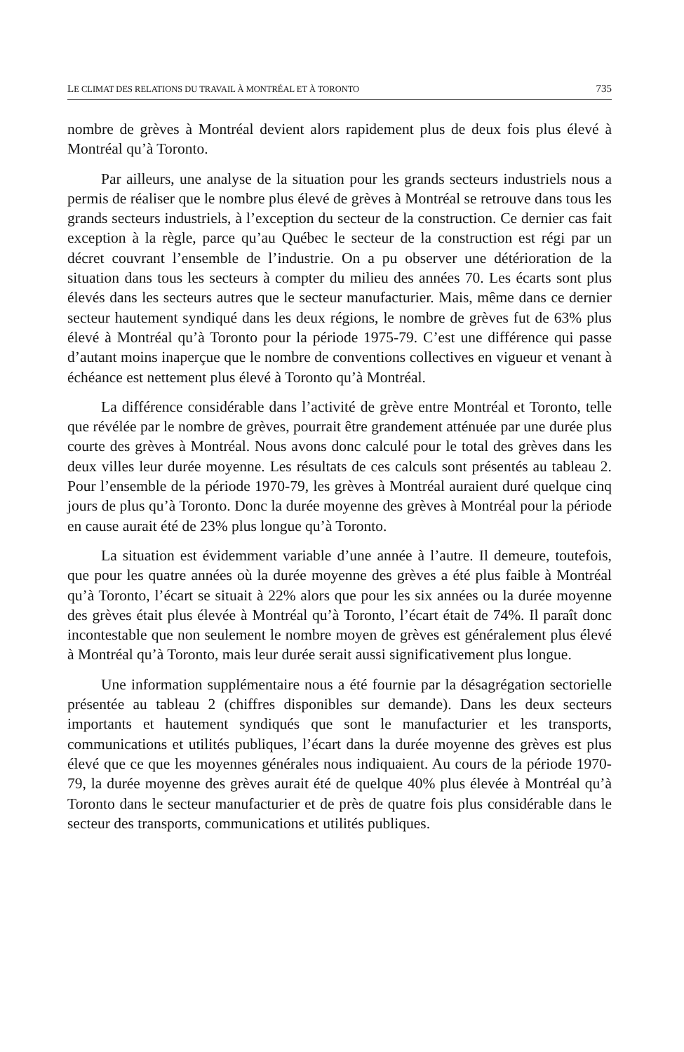LE CLIMAT DES RELATIONS DU TRAVAIL À MONTRÉAL ET À TORONTO 735
nombre de grèves à Montréal devient alors rapidement plus de deux fois plus élevé à Montréal qu’à Toronto.
Par ailleurs, une analyse de la situation pour les grands secteurs industriels nous a permis de réaliser que le nombre plus élevé de grèves à Montréal se retrouve dans tous les grands secteurs industriels, à l’exception du secteur de la construction. Ce dernier cas fait exception à la règle, parce qu’au Québec le secteur de la construction est régi par un décret couvrant l’ensemble de l’industrie. On a pu observer une détérioration de la situation dans tous les secteurs à compter du milieu des années 70. Les écarts sont plus élevés dans les secteurs autres que le secteur manufacturier. Mais, même dans ce dernier secteur hautement syndiqué dans les deux régions, le nombre de grèves fut de 63% plus élevé à Montréal qu’à Toronto pour la période 1975-79. C’est une différence qui passe d’autant moins inaperçue que le nombre de conventions collectives en vigueur et venant à échéance est nettement plus élevé à Toronto qu’à Montréal.
La différence considérable dans l’activité de grève entre Montréal et Toronto, telle que révélée par le nombre de grèves, pourrait être grandement atténuée par une durée plus courte des grèves à Montréal. Nous avons donc calculé pour le total des grèves dans les deux villes leur durée moyenne. Les résultats de ces calculs sont présentés au tableau 2. Pour l’ensemble de la période 1970-79, les grèves à Montréal auraient duré quelque cinq jours de plus qu’à Toronto. Donc la durée moyenne des grèves à Montréal pour la période en cause aurait été de 23% plus longue qu’à Toronto.
La situation est évidemment variable d’une année à l’autre. Il demeure, toutefois, que pour les quatre années où la durée moyenne des grèves a été plus faible à Montréal qu’à Toronto, l’écart se situait à 22% alors que pour les six années ou la durée moyenne des grèves était plus élevée à Montréal qu’à Toronto, l’écart était de 74%. Il paraît donc incontestable que non seulement le nombre moyen de grèves est généralement plus élevé à Montréal qu’à Toronto, mais leur durée serait aussi significativement plus longue.
Une information supplémentaire nous a été fournie par la désagrégation sectorielle présentée au tableau 2 (chiffres disponibles sur demande). Dans les deux secteurs importants et hautement syndiqués que sont le manufacturier et les transports, communications et utilités publiques, l’écart dans la durée moyenne des grèves est plus élevé que ce que les moyennes générales nous indiquaient. Au cours de la période 1970-79, la durée moyenne des grèves aurait été de quelque 40% plus élevée à Montréal qu’à Toronto dans le secteur manufacturier et de près de quatre fois plus considérable dans le secteur des transports, communications et utilités publiques.